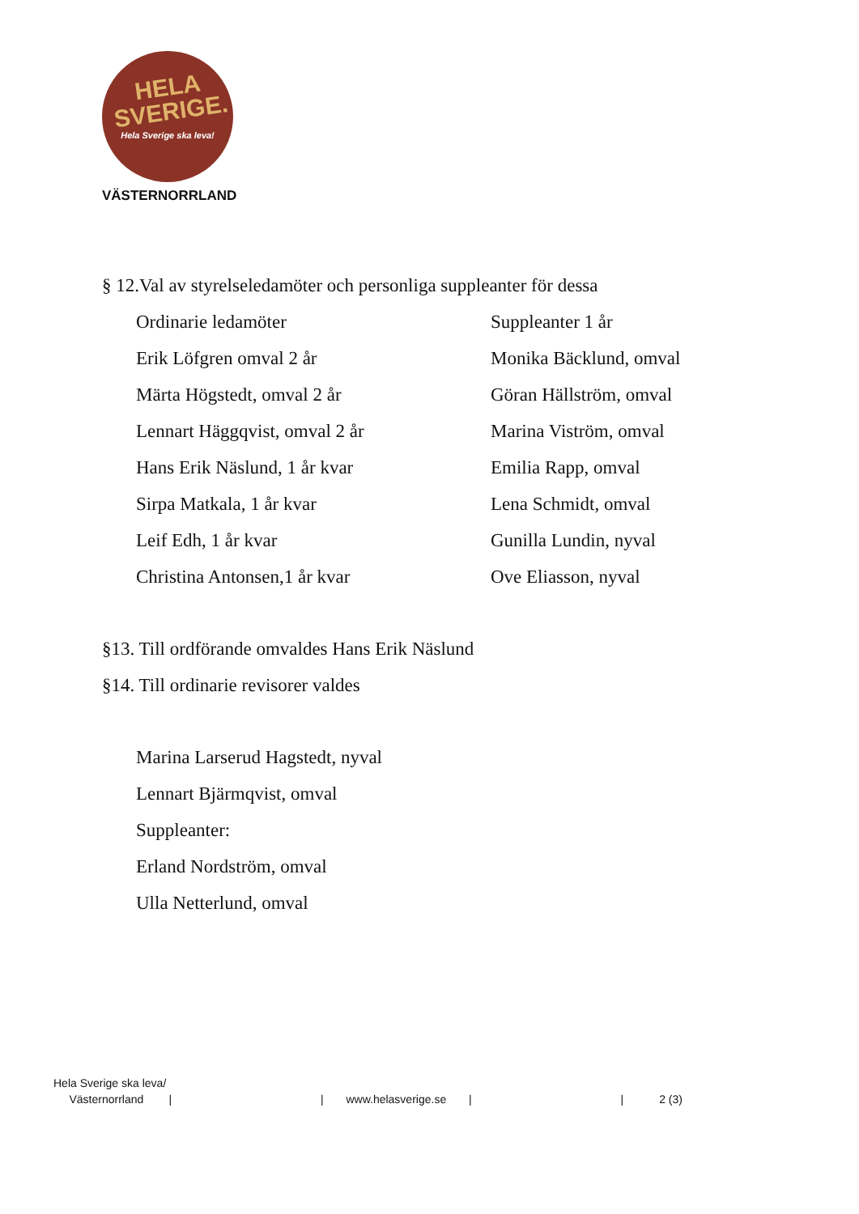HELA
SVERIGE.
Hela Sverige ska leva!
VÄSTERNORRLAND
§ 12.Val av styrelseledamöter och personliga suppleanter för dessa
Ordinarie ledamöter Suppleanter 1 år
Erik Löfgren omval 2 år Monika Bäcklund, omval
Märta Högstedt, omval 2 år Göran Hällström, omval
Lennart Häggqvist, omval 2 år Marina Viström, omval
Hans Erik Näslund, 1 år kvar Emilia Rapp, omval
Sirpa Matkala, 1 år kvar Lena Schmidt, omval
Leif Edh, 1 år kvar Gunilla Lundin, nyval
Christina Antonsen,1 år kvar Ove Eliasson, nyval
§13. Till ordförande omvaldes Hans Erik Näslund
§14. Till ordinarie revisorer valdes
Marina Larserud Hagstedt, nyval
Lennart Bjärmqvist, omval
Suppleanter:
Erland Nordström, omval
Ulla Netterlund, omval
Hela Sverige ska leva/
Västernorrland | | www.helasverige.se | | 2 (3)